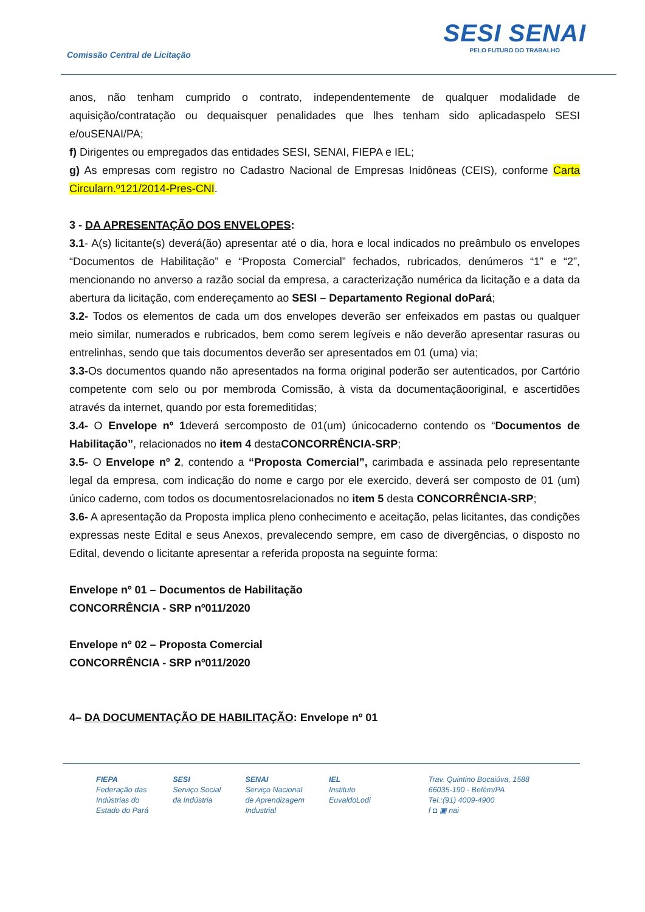Comissão Central de Licitação
SESI SENAI
PELO FUTURO DO TRABALHO
anos, não tenham cumprido o contrato, independentemente de qualquer modalidade de aquisição/contratação ou dequaisquer penalidades que lhes tenham sido aplicadaspelo SESI e/ouSENAI/PA;
f) Dirigentes ou empregados das entidades SESI, SENAI, FIEPA e IEL;
g) As empresas com registro no Cadastro Nacional de Empresas Inidôneas (CEIS), conforme Carta Circularn.º121/2014-Pres-CNI.
3 - DA APRESENTAÇÃO DOS ENVELOPES:
3.1- A(s) licitante(s) deverá(ão) apresentar até o dia, hora e local indicados no preâmbulo os envelopes “Documentos de Habilitação” e “Proposta Comercial” fechados, rubricados, denúmeros “1” e “2”, mencionando no anverso a razão social da empresa, a caracterização numérica da licitação e a data da abertura da licitação, com endereçamento ao SESI – Departamento Regional doPará;
3.2- Todos os elementos de cada um dos envelopes deverão ser enfeixados em pastas ou qualquer meio similar, numerados e rubricados, bem como serem legíveis e não deverão apresentar rasuras ou entrelinhas, sendo que tais documentos deverão ser apresentados em 01 (uma) via;
3.3-Os documentos quando não apresentados na forma original poderão ser autenticados, por Cartório competente com selo ou por membroda Comissão, à vista da documentaçãooriginal, e ascertidões através da internet, quando por esta foremeditidas;
3.4- O Envelope nº 1deverá sercomposto de 01(um) únicocaderno contendo os “Documentos de Habilitação”, relacionados no item 4 destaCONCORRÊNCIA-SRP;
3.5- O Envelope nº 2, contendo a “Proposta Comercial”, carimbada e assinada pelo representante legal da empresa, com indicação do nome e cargo por ele exercido, deverá ser composto de 01 (um) único caderno, com todos os documentosrelacionados no item 5 desta CONCORRÊNCIA-SRP;
3.6- A apresentação da Proposta implica pleno conhecimento e aceitação, pelas licitantes, das condições expressas neste Edital e seus Anexos, prevalecendo sempre, em caso de divergências, o disposto no Edital, devendo o licitante apresentar a referida proposta na seguinte forma:
Envelope nº 01 – Documentos de Habilitação
CONCORRÊNCIA - SRP nº011/2020
Envelope nº 02 – Proposta Comercial
CONCORRÊNCIA - SRP nº011/2020
4– DA DOCUMENTAÇÃO DE HABILITAÇÃO: Envelope nº 01
FIEPA
Federação das
Indústrias do
Estado do Pará
SESI
Serviço Social
da Indústria
SENAI
Serviço Nacional
de Aprendizagem
Industrial
IEL
Instituto
EuvaldoLodi
Trav. Quintino Bocaiúva, 1588
66035-190 - Belém/PA
Tel.:(91) 4009-4900
f ◘ ▣ nai